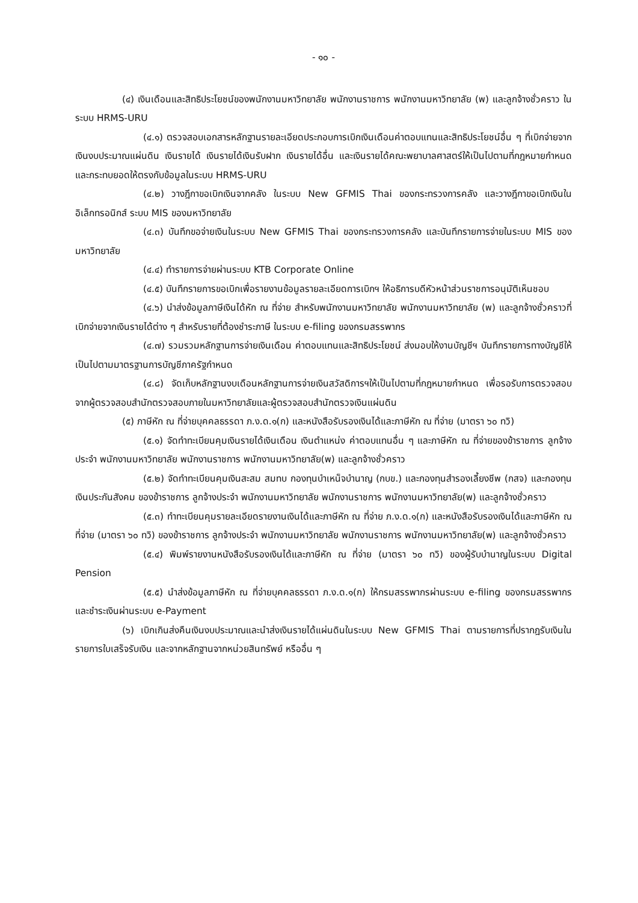- ๑๐ -
(๔) เงินเดือนและสิทธิประโยชน์ของพนักงานมหาวิทยาลัย พนักงานราชการ พนักงานมหาวิทยาลัย (พ) และลูกจ้างชั่วคราว ในระบบ HRMS-URU
(๔.๑) ตรวจสอบเอกสารหลักฐานรายละเอียดประกอบการเบิกเงินเดือนค่าตอบแทนและสิทธิประโยชน์อื่น ๆ ที่เบิกจ่ายจากเงินงบประมาณแผ่นดิน เงินรายได้ เงินรายได้เงินรับฝาก เงินรายได้อื่น และเงินรายได้คณะพยาบาลศาสตร์ให้เป็นไปตามที่กฎหมายกำหนด และกระทบยอดให้ตรงกับข้อมูลในระบบ HRMS-URU
(๔.๒) วางฎีกาขอเบิกเงินจากคลัง ในระบบ New GFMIS Thai ของกระทรวงการคลัง และวางฎีกาขอเบิกเงินในอิเล็กทรอนิกส์ ระบบ MIS ของมหาวิทยาลัย
(๔.๓) บันทึกขอจ่ายเงินในระบบ New GFMIS Thai ของกระทรวงการคลัง และบันทึกรายการจ่ายในระบบ MIS ของมหาวิทยาลัย
(๔.๔) ทำรายการจ่ายผ่านระบบ KTB Corporate Online
(๔.๕) บันทึกรายการขอเบิกเพื่อรายงานข้อมูลรายละเอียดการเบิกฯ ให้อธิการบดีหัวหน้าส่วนราชการอนุมัติเห็นชอบ
(๔.๖) นำส่งข้อมูลภาษีเงินได้หัก ณ ที่จ่าย สำหรับพนักงานมหาวิทยาลัย พนักงานมหาวิทยาลัย (พ) และลูกจ้างชั่วคราวที่เบิกจ่ายจากเงินรายได้ต่าง ๆ สำหรับรายที่ต้องชำระภาษี ในระบบ e-filing ของกรมสรรพากร
(๔.๗) รวมรวมหลักฐานการจ่ายเงินเดือน ค่าตอบแทนและสิทธิประโยชน์ ส่งมอบให้งานบัญชีฯ บันทึกรายการทางบัญชีให้เป็นไปตามมาตรฐานการบัญชีภาครัฐกำหนด
(๔.๘) จัดเก็บหลักฐานงบเดือนหลักฐานการจ่ายเงินสวัสดิการฯให้เป็นไปตามที่กฎหมายกำหนด เพื่อรอรับการตรวจสอบจากผู้ตรวจสอบสำนักตรวจสอบภายในมหาวิทยาลัยและผู้ตรวจสอบสำนักตรวจเงินแผ่นดิน
(๕) ภาษีหัก ณ ที่จ่ายบุคคลธรรดา ภ.ง.ด.๑(ก) และหนังสือรับรองเงินได้และภาษีหัก ณ ที่จ่าย (มาตรา ๖๐ ทวิ)
(๕.๑) จัดทำทะเบียนคุมเงินรายได้เงินเดือน เงินตำแหน่ง ค่าตอบแทนอื่น ๆ และภาษีหัก ณ ที่จ่ายของข้าราชการ ลูกจ้างประจำ พนักงานมหาวิทยาลัย พนักงานราชการ พนักงานมหาวิทยาลัย(พ) และลูกจ้างชั่วคราว
(๕.๒) จัดทำทะเบียนคุมเงินสะสม สมทบ กองทุนบำเหน็จบำนาญ (กบข.) และกองทุนสำรองเลี้ยงชีพ (กสจ) และกองทุนเงินประกันสังคม ของข้าราชการ ลูกจ้างประจำ พนักงานมหาวิทยาลัย พนักงานราชการ พนักงานมหาวิทยาลัย(พ) และลูกจ้างชั่วคราว
(๕.๓) ทำทะเบียนคุมรายละเอียดรายงานเงินได้และภาษีหัก ณ ที่จ่าย ภ.ง.ด.๑(ก) และหนังสือรับรองเงินได้และภาษีหัก ณ ที่จ่าย (มาตรา ๖๐ ทวิ) ของข้าราชการ ลูกจ้างประจำ พนักงานมหาวิทยาลัย พนักงานราชการ พนักงานมหาวิทยาลัย(พ) และลูกจ้างชั่วคราว
(๕.๔) พิมพ์รายงานหนังสือรับรองเงินได้และภาษีหัก ณ ที่จ่าย (มาตรา ๖๐ ทวิ) ของผู้รับบำนาญในระบบ Digital Pension
(๕.๕) นำส่งข้อมูลภาษีหัก ณ ที่จ่ายบุคคลธรรดา ภ.ง.ด.๑(ก) ให้กรมสรรพากรผ่านระบบ e-filing ของกรมสรรพากร และชำระเงินผ่านระบบ e-Payment
(๖) เบิกเกินส่งคืนเงินงบประมาณและนำส่งเงินรายได้แผ่นดินในระบบ New GFMIS Thai ตามรายการที่ปรากฎรับเงินในรายการใบเสร็จรับเงิน และจากหลักฐานจากหน่วยสินทรัพย์ หรืออื่น ๆ